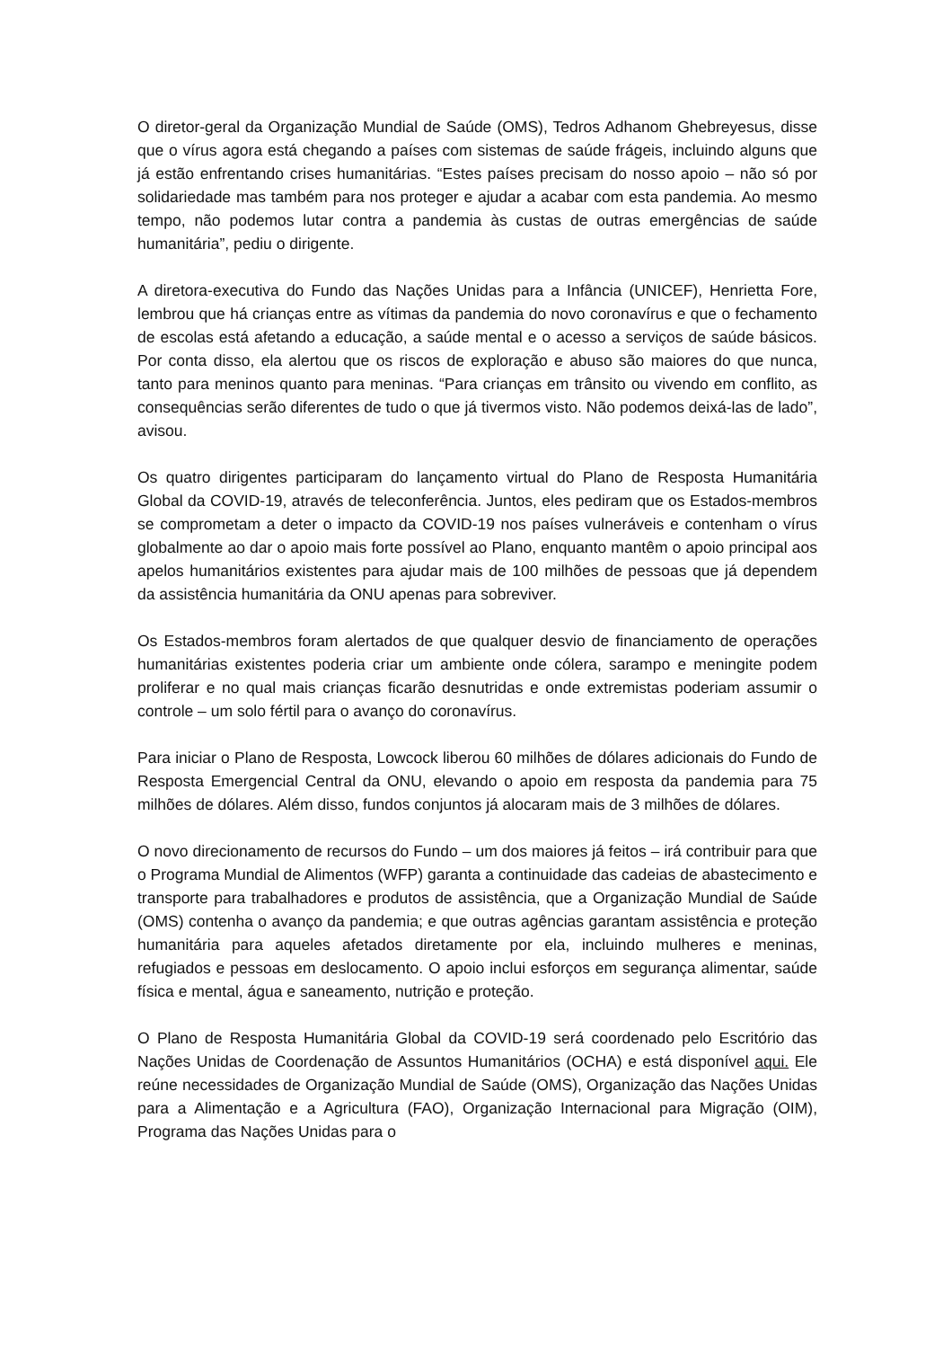O diretor-geral da Organização Mundial de Saúde (OMS), Tedros Adhanom Ghebreyesus, disse que o vírus agora está chegando a países com sistemas de saúde frágeis, incluindo alguns que já estão enfrentando crises humanitárias. “Estes países precisam do nosso apoio – não só por solidariedade mas também para nos proteger e ajudar a acabar com esta pandemia. Ao mesmo tempo, não podemos lutar contra a pandemia às custas de outras emergências de saúde humanitária”, pediu o dirigente.
A diretora-executiva do Fundo das Nações Unidas para a Infância (UNICEF), Henrietta Fore, lembrou que há crianças entre as vítimas da pandemia do novo coronavírus e que o fechamento de escolas está afetando a educação, a saúde mental e o acesso a serviços de saúde básicos. Por conta disso, ela alertou que os riscos de exploração e abuso são maiores do que nunca, tanto para meninos quanto para meninas. “Para crianças em trânsito ou vivendo em conflito, as consequências serão diferentes de tudo o que já tivermos visto. Não podemos deixá-las de lado”, avisou.
Os quatro dirigentes participaram do lançamento virtual do Plano de Resposta Humanitária Global da COVID-19, através de teleconferência. Juntos, eles pediram que os Estados-membros se comprometam a deter o impacto da COVID-19 nos países vulneráveis e contenham o vírus globalmente ao dar o apoio mais forte possível ao Plano, enquanto mantêm o apoio principal aos apelos humanitários existentes para ajudar mais de 100 milhões de pessoas que já dependem da assistência humanitária da ONU apenas para sobreviver.
Os Estados-membros foram alertados de que qualquer desvio de financiamento de operações humanitárias existentes poderia criar um ambiente onde cólera, sarampo e meningite podem proliferar e no qual mais crianças ficarão desnutridas e onde extremistas poderiam assumir o controle – um solo fértil para o avanço do coronavírus.
Para iniciar o Plano de Resposta, Lowcock liberou 60 milhões de dólares adicionais do Fundo de Resposta Emergencial Central da ONU, elevando o apoio em resposta da pandemia para 75 milhões de dólares. Além disso, fundos conjuntos já alocaram mais de 3 milhões de dólares.
O novo direcionamento de recursos do Fundo – um dos maiores já feitos – irá contribuir para que o Programa Mundial de Alimentos (WFP) garanta a continuidade das cadeias de abastecimento e transporte para trabalhadores e produtos de assistência, que a Organização Mundial de Saúde (OMS) contenha o avanço da pandemia; e que outras agências garantam assistência e proteção humanitária para aqueles afetados diretamente por ela, incluindo mulheres e meninas, refugiados e pessoas em deslocamento. O apoio inclui esforços em segurança alimentar, saúde física e mental, água e saneamento, nutrição e proteção.
O Plano de Resposta Humanitária Global da COVID-19 será coordenado pelo Escritório das Nações Unidas de Coordenação de Assuntos Humanitários (OCHA) e está disponível aqui. Ele reúne necessidades de Organização Mundial de Saúde (OMS), Organização das Nações Unidas para a Alimentação e a Agricultura (FAO), Organização Internacional para Migração (OIM), Programa das Nações Unidas para o